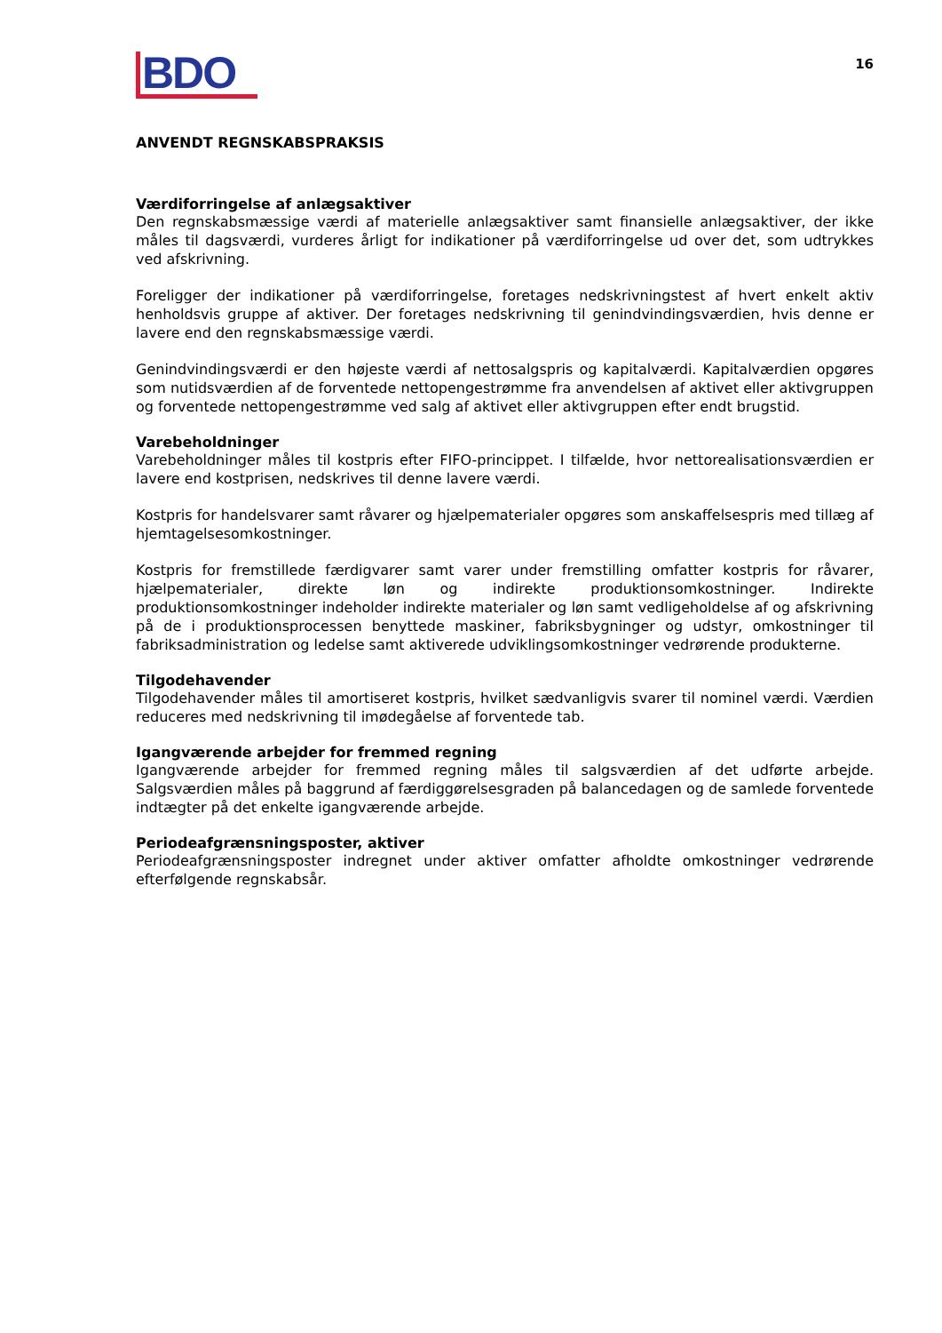BDO
16
ANVENDT REGNSKABSPRAKSIS
Værdiforringelse af anlægsaktiver
Den regnskabsmæssige værdi af materielle anlægsaktiver samt finansielle anlægsaktiver, der ikke måles til dagsværdi, vurderes årligt for indikationer på værdiforringelse ud over det, som udtrykkes ved afskrivning.
Foreligger der indikationer på værdiforringelse, foretages nedskrivningstest af hvert enkelt aktiv henholdsvis gruppe af aktiver. Der foretages nedskrivning til genindvindingsværdien, hvis denne er lavere end den regnskabsmæssige værdi.
Genindvindingsværdi er den højeste værdi af nettosalgspris og kapitalværdi. Kapitalværdien opgøres som nutidsværdien af de forventede nettopengestrømme fra anvendelsen af aktivet eller aktivgruppen og forventede nettopengestrømme ved salg af aktivet eller aktivgruppen efter endt brugstid.
Varebeholdninger
Varebeholdninger måles til kostpris efter FIFO-princippet. I tilfælde, hvor nettorealisationsværdien er lavere end kostprisen, nedskrives til denne lavere værdi.
Kostpris for handelsvarer samt råvarer og hjælpematerialer opgøres som anskaffelsespris med tillæg af hjemtagelsesomkostninger.
Kostpris for fremstillede færdigvarer samt varer under fremstilling omfatter kostpris for råvarer, hjælpematerialer, direkte løn og indirekte produktionsomkostninger. Indirekte produktionsomkostninger indeholder indirekte materialer og løn samt vedligeholdelse af og afskrivning på de i produktionsprocessen benyttede maskiner, fabriksbygninger og udstyr, omkostninger til fabriksadministration og ledelse samt aktiverede udviklingsomkostninger vedrørende produkterne.
Tilgodehavender
Tilgodehavender måles til amortiseret kostpris, hvilket sædvanligvis svarer til nominel værdi. Værdien reduceres med nedskrivning til imødegåelse af forventede tab.
Igangværende arbejder for fremmed regning
Igangværende arbejder for fremmed regning måles til salgsværdien af det udførte arbejde. Salgsværdien måles på baggrund af færdiggørelsesgraden på balancedagen og de samlede forventede indtægter på det enkelte igangværende arbejde.
Periodeafgrænsningsposter, aktiver
Periodeafgrænsningsposter indregnet under aktiver omfatter afholdte omkostninger vedrørende efterfølgende regnskabsår.